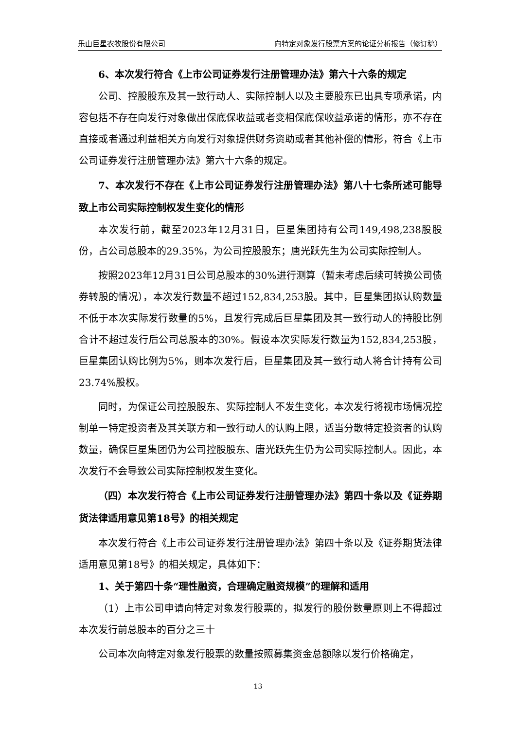乐山巨星农牧股份有限公司 向特定对象发行股票方案的论证分析报告（修订稿）
6、本次发行符合《上市公司证券发行注册管理办法》第六十六条的规定
公司、控股股东及其一致行动人、实际控制人以及主要股东已出具专项承诺，内容包括不存在向发行对象做出保底保收益或者变相保底保收益承诺的情形，亦不存在直接或者通过利益相关方向发行对象提供财务资助或者其他补偿的情形，符合《上市公司证券发行注册管理办法》第六十六条的规定。
7、本次发行不存在《上市公司证券发行注册管理办法》第八十七条所述可能导致上市公司实际控制权发生变化的情形
本次发行前，截至2023年12月31日，巨星集团持有公司149,498,238股股份，占公司总股本的29.35%，为公司控股股东；唐光跃先生为公司实际控制人。
按照2023年12月31日公司总股本的30%进行测算（暂未考虑后续可转换公司债券转股的情况），本次发行数量不超过152,834,253股。其中，巨星集团拟认购数量不低于本次实际发行数量的5%，且发行完成后巨星集团及其一致行动人的持股比例合计不超过发行后公司总股本的30%。假设本次实际发行数量为152,834,253股，巨星集团认购比例为5%，则本次发行后，巨星集团及其一致行动人将合计持有公司23.74%股权。
同时，为保证公司控股股东、实际控制人不发生变化，本次发行将视市场情况控制单一特定投资者及其关联方和一致行动人的认购上限，适当分散特定投资者的认购数量，确保巨星集团仍为公司控股股东、唐光跃先生仍为公司实际控制人。因此，本次发行不会导致公司实际控制权发生变化。
（四）本次发行符合《上市公司证券发行注册管理办法》第四十条以及《证券期货法律适用意见第18号》的相关规定
本次发行符合《上市公司证券发行注册管理办法》第四十条以及《证券期货法律适用意见第18号》的相关规定，具体如下：
1、关于第四十条“理性融资，合理确定融资规模”的理解和适用
（1）上市公司申请向特定对象发行股票的，拟发行的股份数量原则上不得超过本次发行前总股本的百分之三十
公司本次向特定对象发行股票的数量按照募集资金总额除以发行价格确定，
13